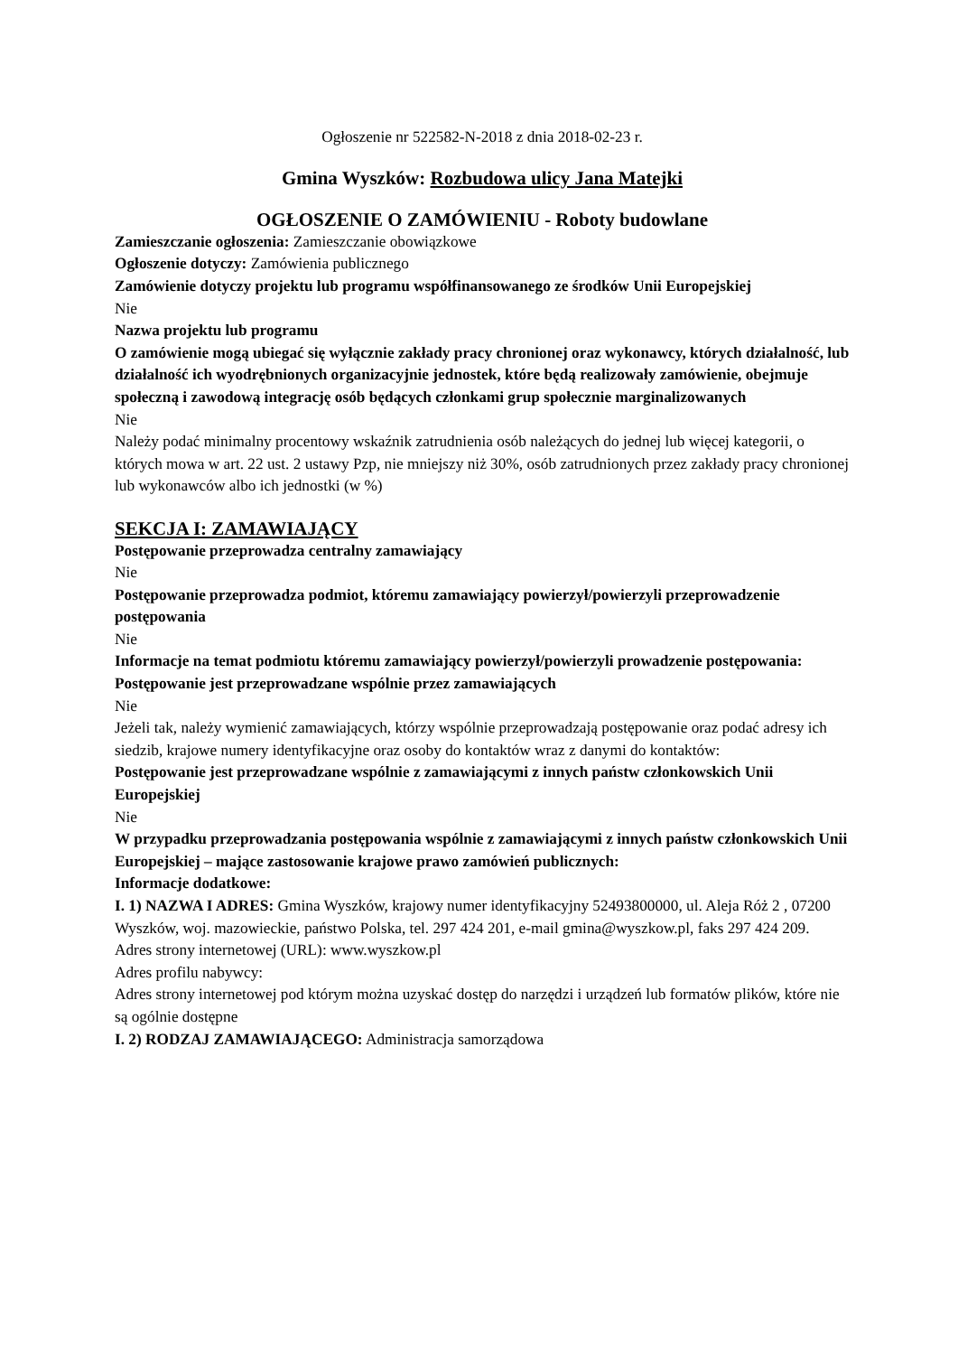Ogłoszenie nr 522582-N-2018 z dnia 2018-02-23 r.
Gmina Wyszków: Rozbudowa ulicy Jana Matejki
OGŁOSZENIE O ZAMÓWIENIU - Roboty budowlane
Zamieszczanie ogłoszenia: Zamieszczanie obowiązkowe
Ogłoszenie dotyczy: Zamówienia publicznego
Zamówienie dotyczy projektu lub programu współfinansowanego ze środków Unii Europejskiej
Nie
Nazwa projektu lub programu
O zamówienie mogą ubiegać się wyłącznie zakłady pracy chronionej oraz wykonawcy, których działalność, lub działalność ich wyodrębnionych organizacyjnie jednostek, które będą realizowały zamówienie, obejmuje społeczną i zawodową integrację osób będących członkami grup społecznie marginalizowanych
Nie
Należy podać minimalny procentowy wskaźnik zatrudnienia osób należących do jednej lub więcej kategorii, o których mowa w art. 22 ust. 2 ustawy Pzp, nie mniejszy niż 30%, osób zatrudnionych przez zakłady pracy chronionej lub wykonawców albo ich jednostki (w %)
SEKCJA I: ZAMAWIAJĄCY
Postępowanie przeprowadza centralny zamawiający
Nie
Postępowanie przeprowadza podmiot, któremu zamawiający powierzył/powierzyli przeprowadzenie postępowania
Nie
Informacje na temat podmiotu któremu zamawiający powierzył/powierzyli prowadzenie postępowania:
Postępowanie jest przeprowadzane wspólnie przez zamawiających
Nie
Jeżeli tak, należy wymienić zamawiających, którzy wspólnie przeprowadzają postępowanie oraz podać adresy ich siedzib, krajowe numery identyfikacyjne oraz osoby do kontaktów wraz z danymi do kontaktów:
Postępowanie jest przeprowadzane wspólnie z zamawiającymi z innych państw członkowskich Unii Europejskiej
Nie
W przypadku przeprowadzania postępowania wspólnie z zamawiającymi z innych państw członkowskich Unii Europejskiej – mające zastosowanie krajowe prawo zamówień publicznych:
Informacje dodatkowe:
I. 1) NAZWA I ADRES: Gmina Wyszków, krajowy numer identyfikacyjny 52493800000, ul. Aleja Róż 2 , 07200 Wyszków, woj. mazowieckie, państwo Polska, tel. 297 424 201, e-mail gmina@wyszkow.pl, faks 297 424 209.
Adres strony internetowej (URL): www.wyszkow.pl
Adres profilu nabywcy:
Adres strony internetowej pod którym można uzyskać dostęp do narzędzi i urządzeń lub formatów plików, które nie są ogólnie dostępne
I. 2) RODZAJ ZAMAWIAJĄCEGO: Administracja samorządowa